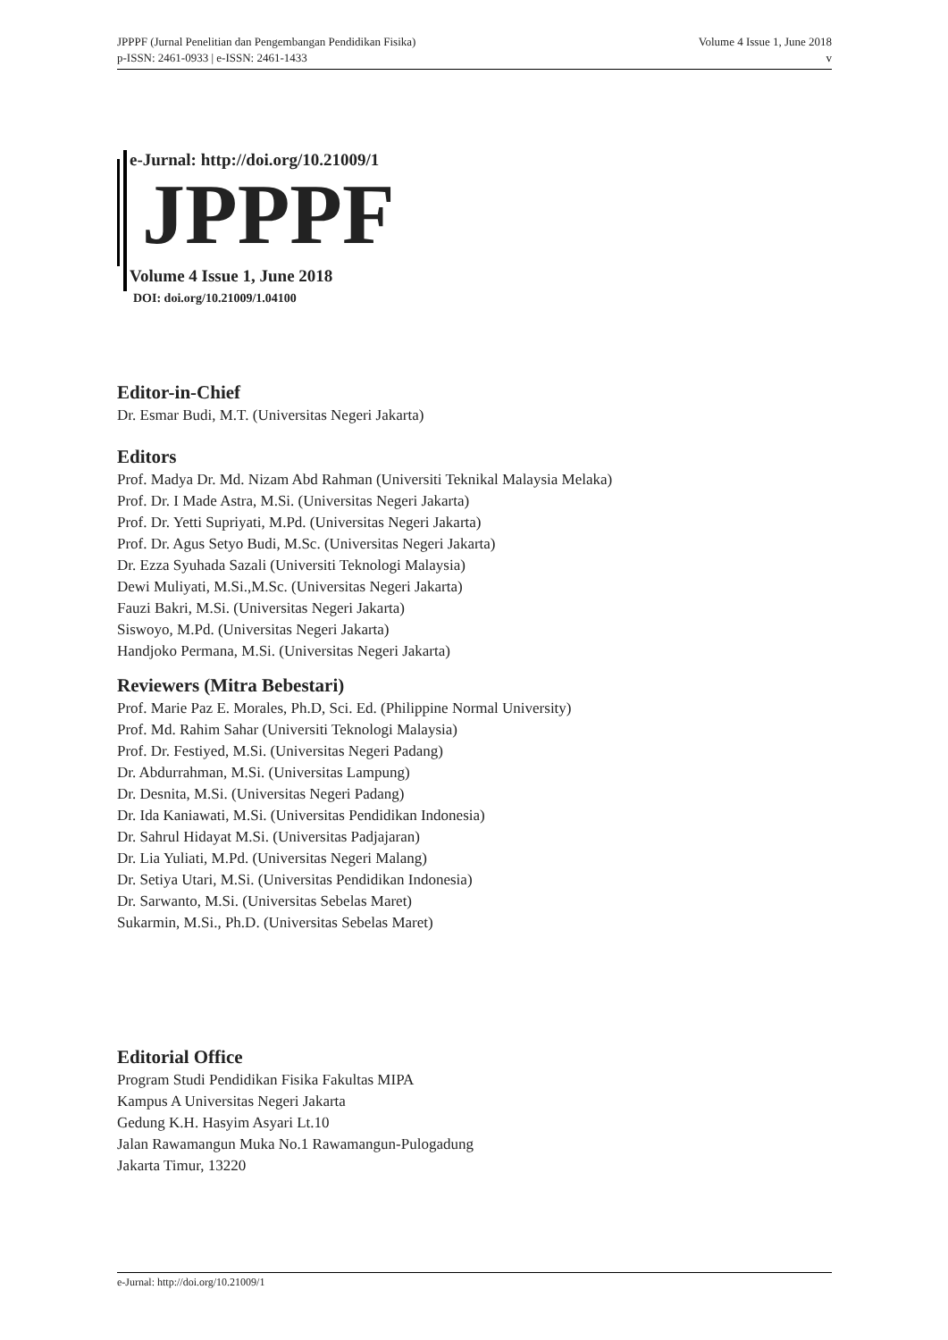JPPPF (Jurnal Penelitian dan Pengembangan Pendidikan Fisika)
p-ISSN: 2461-0933 | e-ISSN: 2461-1433
Volume 4 Issue 1, June 2018
v
e-Jurnal: http://doi.org/10.21009/1
JPPPF
Volume 4 Issue 1, June 2018
DOI: doi.org/10.21009/1.04100
Editor-in-Chief
Dr. Esmar Budi, M.T. (Universitas Negeri Jakarta)
Editors
Prof. Madya Dr. Md. Nizam Abd Rahman (Universiti Teknikal Malaysia Melaka)
Prof. Dr. I Made Astra, M.Si. (Universitas Negeri Jakarta)
Prof. Dr. Yetti Supriyati, M.Pd. (Universitas Negeri Jakarta)
Prof. Dr. Agus Setyo Budi, M.Sc. (Universitas Negeri Jakarta)
Dr. Ezza Syuhada Sazali (Universiti Teknologi Malaysia)
Dewi Muliyati, M.Si.,M.Sc. (Universitas Negeri Jakarta)
Fauzi Bakri, M.Si. (Universitas Negeri Jakarta)
Siswoyo, M.Pd. (Universitas Negeri Jakarta)
Handjoko Permana, M.Si. (Universitas Negeri Jakarta)
Reviewers (Mitra Bebestari)
Prof. Marie Paz E. Morales, Ph.D, Sci. Ed. (Philippine Normal University)
Prof. Md. Rahim Sahar (Universiti Teknologi Malaysia)
Prof. Dr. Festiyed, M.Si. (Universitas Negeri Padang)
Dr. Abdurrahman, M.Si. (Universitas Lampung)
Dr. Desnita, M.Si. (Universitas Negeri Padang)
Dr. Ida Kaniawati, M.Si. (Universitas Pendidikan Indonesia)
Dr. Sahrul Hidayat M.Si. (Universitas Padjajaran)
Dr. Lia Yuliati, M.Pd. (Universitas Negeri Malang)
Dr. Setiya Utari, M.Si. (Universitas Pendidikan Indonesia)
Dr. Sarwanto, M.Si. (Universitas Sebelas Maret)
Sukarmin, M.Si., Ph.D. (Universitas Sebelas Maret)
Editorial Office
Program Studi Pendidikan Fisika Fakultas MIPA
Kampus A Universitas Negeri Jakarta
Gedung K.H. Hasyim Asyari Lt.10
Jalan Rawamangun Muka No.1 Rawamangun-Pulogadung
Jakarta Timur, 13220
e-Jurnal: http://doi.org/10.21009/1